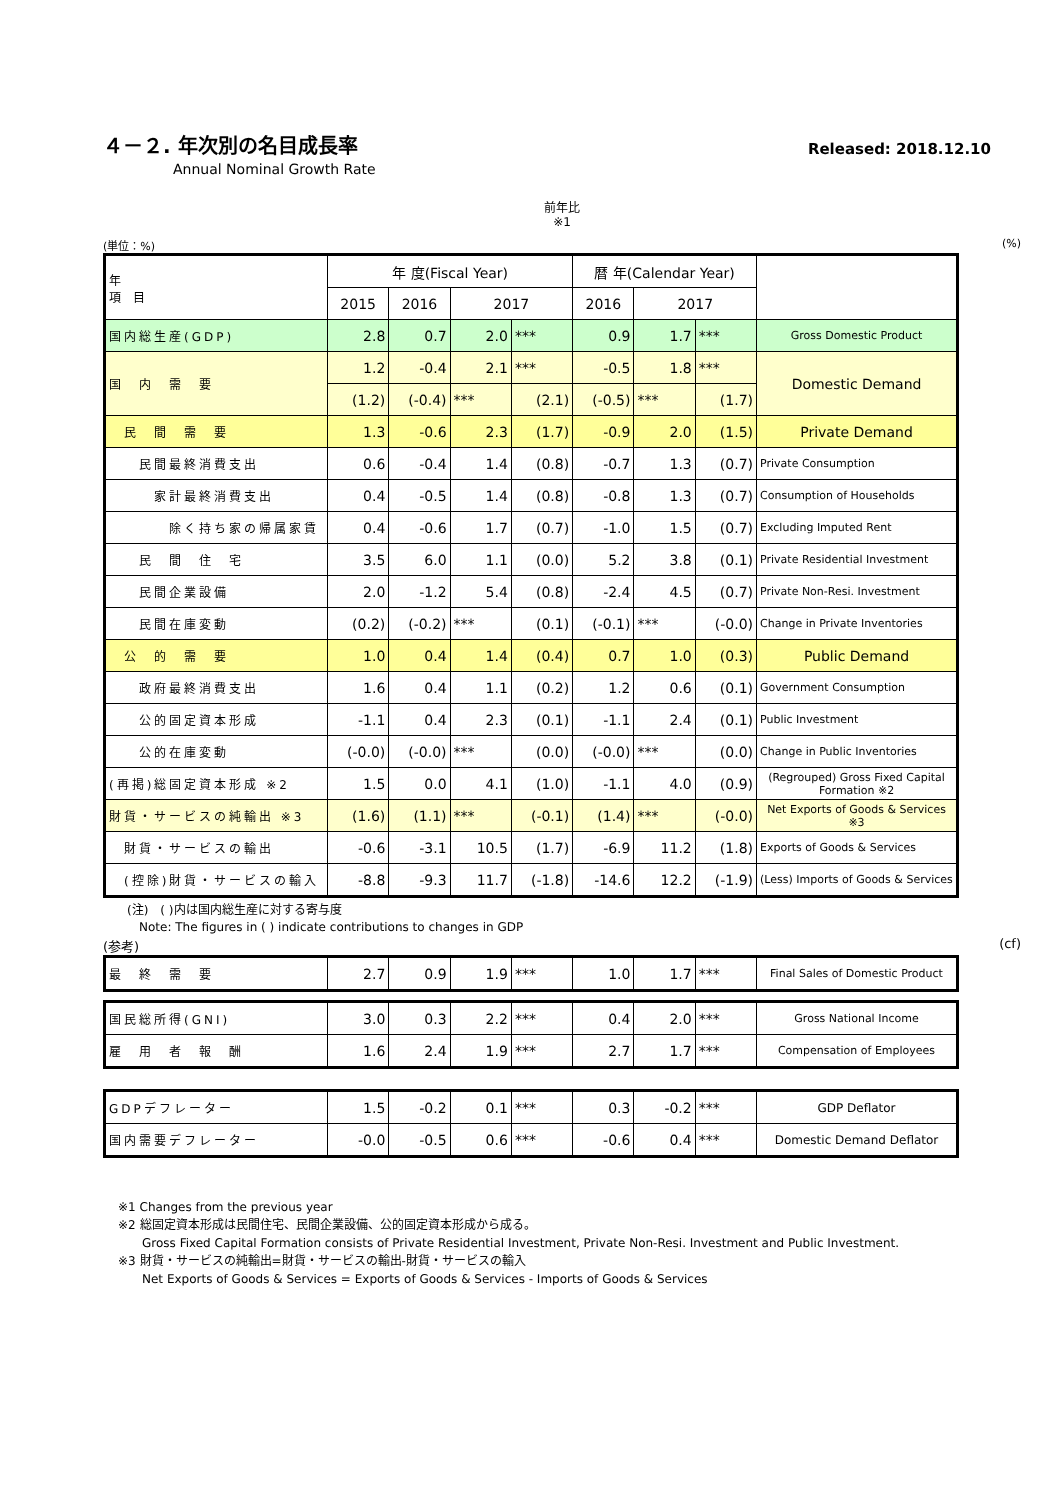Released: 2018.12.10
４－２. 年次別の名目成長率
Annual Nominal Growth Rate
前年比
※1
(単位：%) (%)
| 年 項 目 | 年 度(Fiscal Year) | | | | 暦 年(Calendar Year) | | | |
| --- | --- | --- | --- | --- | --- | --- | --- | --- |
| | 2015 | 2016 | 2017 | | 2016 | 2017 | | |
| 国内総生産(GDP) | 2.8 | 0.7 | 2.0 | *** | 0.9 | 1.7 | *** | Gross Domestic Product |
| 国 内 需 要 | 1.2 | -0.4 | 2.1 | *** | -0.5 | 1.8 | *** | Domestic Demand |
| | (1.2) | (-0.4) | *** | (2.1) | (-0.5) | *** | (1.7) | |
| 民 間 需 要 | 1.3 | -0.6 | 2.3 | (1.7) | -0.9 | 2.0 | (1.5) | Private Demand |
| 民間最終消費支出 | 0.6 | -0.4 | 1.4 | (0.8) | -0.7 | 1.3 | (0.7) | Private Consumption |
| 家計最終消費支出 | 0.4 | -0.5 | 1.4 | (0.8) | -0.8 | 1.3 | (0.7) | Consumption of Households |
| 除く持ち家の帰属家賃 | 0.4 | -0.6 | 1.7 | (0.7) | -1.0 | 1.5 | (0.7) | Excluding Imputed Rent |
| 民 間 住 宅 | 3.5 | 6.0 | 1.1 | (0.0) | 5.2 | 3.8 | (0.1) | Private Residential Investment |
| 民間企業設備 | 2.0 | -1.2 | 5.4 | (0.8) | -2.4 | 4.5 | (0.7) | Private Non-Resi. Investment |
| 民間在庫変動 | (0.2) | (-0.2) | *** | (0.1) | (-0.1) | *** | (-0.0) | Change in Private Inventories |
| 公 的 需 要 | 1.0 | 0.4 | 1.4 | (0.4) | 0.7 | 1.0 | (0.3) | Public Demand |
| 政府最終消費支出 | 1.6 | 0.4 | 1.1 | (0.2) | 1.2 | 0.6 | (0.1) | Government Consumption |
| 公的固定資本形成 | -1.1 | 0.4 | 2.3 | (0.1) | -1.1 | 2.4 | (0.1) | Public Investment |
| 公的在庫変動 | (-0.0) | (-0.0) | *** | (0.0) | (-0.0) | *** | (0.0) | Change in Public Inventories |
| (再掲)総固定資本形成 ※2 | 1.5 | 0.0 | 4.1 | (1.0) | -1.1 | 4.0 | (0.9) | (Regrouped) Gross Fixed Capital Formation ※2 |
| 財貨・サービスの純輸出 ※3 | (1.6) | (1.1) | *** | (-0.1) | (1.4) | *** | (-0.0) | Net Exports of Goods & Services ※3 |
| 財貨・サービスの輸出 | -0.6 | -3.1 | 10.5 | (1.7) | -6.9 | 11.2 | (1.8) | Exports of Goods & Services |
| (控除)財貨・サービスの輸入 | -8.8 | -9.3 | 11.7 | (-1.8) | -14.6 | 12.2 | (-1.9) | (Less) Imports of Goods & Services |
　　(注)　( )内は国内総生産に対する寄与度
　　　Note: The figures in ( ) indicate contributions to changes in GDP
(参考) (cf)
| 最 終 需 要 | 2.7 | 0.9 | 1.9 | *** | 1.0 | 1.7 | *** | Final Sales of Domestic Product |
| 国民総所得(GNI) | 3.0 | 0.3 | 2.2 | *** | 0.4 | 2.0 | *** | Gross National Income |
| 雇 用 者 報 酬 | 1.6 | 2.4 | 1.9 | *** | 2.7 | 1.7 | *** | Compensation of Employees |
| GDPデフレーター | 1.5 | -0.2 | 0.1 | *** | 0.3 | -0.2 | *** | GDP Deflator |
| 国内需要デフレーター | -0.0 | -0.5 | 0.6 | *** | -0.6 | 0.4 | *** | Domestic Demand Deflator |
※1 Changes from the previous year
※2 総固定資本形成は民間住宅、民間企業設備、公的固定資本形成から成る。
　　Gross Fixed Capital Formation consists of Private Residential Investment, Private Non-Resi. Investment and Public Investment.
※3 財貨・サービスの純輸出=財貨・サービスの輸出-財貨・サービスの輸入
　　Net Exports of Goods & Services = Exports of Goods & Services - Imports of Goods & Services